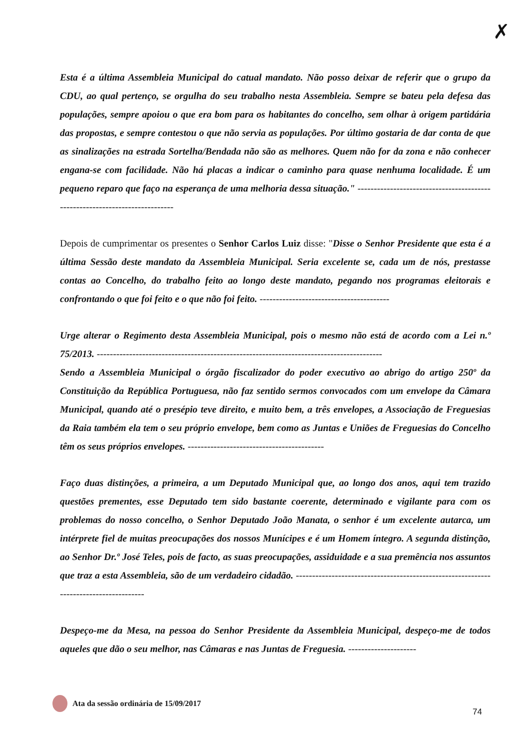✗
Esta é a última Assembleia Municipal do catual mandato. Não posso deixar de referir que o grupo da CDU, ao qual pertenço, se orgulha do seu trabalho nesta Assembleia. Sempre se bateu pela defesa das populações, sempre apoiou o que era bom para os habitantes do concelho, sem olhar à origem partidária das propostas, e sempre contestou o que não servia as populações. Por último gostaria de dar conta de que as sinalizações na estrada Sortelha/Bendada não são as melhores. Quem não for da zona e não conhecer engana-se com facilidade. Não há placas a indicar o caminho para quase nenhuma localidade. É um pequeno reparo que faço na esperança de uma melhoria dessa situação." ----------------------------------------------------------------------------
Depois de cumprimentar os presentes o Senhor Carlos Luiz disse: "Disse o Senhor Presidente que esta é a última Sessão deste mandato da Assembleia Municipal. Seria excelente se, cada um de nós, prestasse contas ao Concelho, do trabalho feito ao longo deste mandato, pegando nos programas eleitorais e confrontando o que foi feito e o que não foi feito. ----------------------------------------
Urge alterar o Regimento desta Assembleia Municipal, pois o mesmo não está de acordo com a Lei n.º 75/2013. ----------------------------------------------------------------------------------------
Sendo a Assembleia Municipal o órgão fiscalizador do poder executivo ao abrigo do artigo 250º da Constituição da República Portuguesa, não faz sentido sermos convocados com um envelope da Câmara Municipal, quando até o presépio teve direito, e muito bem, a três envelopes, a Associação de Freguesias da Raia também ela tem o seu próprio envelope, bem como as Juntas e Uniões de Freguesias do Concelho têm os seus próprios envelopes. ------------------------------------------
Faço duas distinções, a primeira, a um Deputado Municipal que, ao longo dos anos, aqui tem trazido questões prementes, esse Deputado tem sido bastante coerente, determinado e vigilante para com os problemas do nosso concelho, o Senhor Deputado João Manata, o senhor é um excelente autarca, um intérprete fiel de muitas preocupações dos nossos Munícipes e é um Homem íntegro. A segunda distinção, ao Senhor Dr.º José Teles, pois de facto, as suas preocupações, assiduidade e a sua premência nos assuntos que traz a esta Assembleia, são de um verdadeiro cidadão. --------------------------------------------------------------------------------------
Despeço-me da Mesa, na pessoa do Senhor Presidente da Assembleia Municipal, despeço-me de todos aqueles que dão o seu melhor, nas Câmaras e nas Juntas de Freguesia. ---------------------
Ata da sessão ordinária de 15/09/2017
74